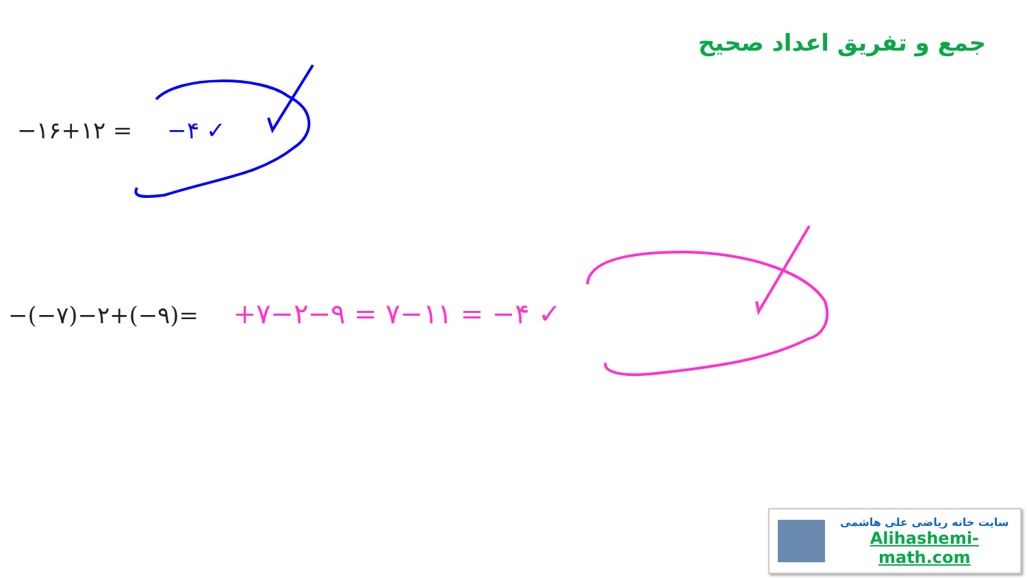جمع و تفریق اعداد صحیح
−۱۶+۱۲ = −۴ ✓
−(−۷)−۲+(−۹)= +۷−۲−۹ = ۷−۱۱ = −۴ ✓
سایت خانه ریاضی علی هاشمی
Alihashemi-math.com